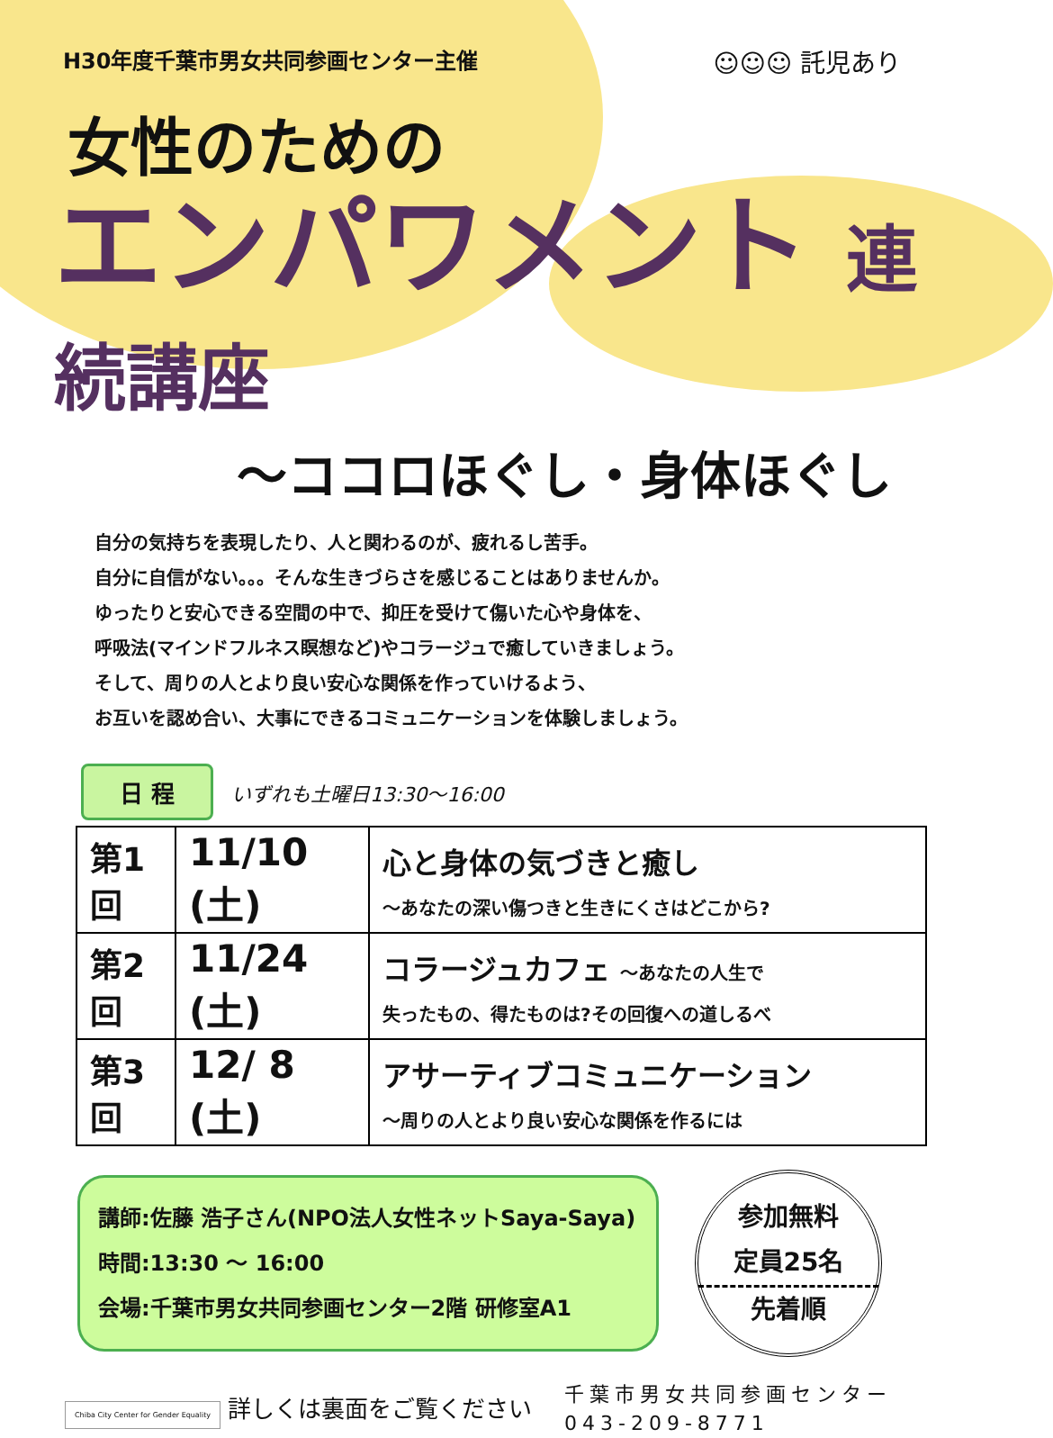H30年度千葉市男女共同参画センター主催
☺☺☺ 託児あり
女性のための
エンパワメント 連続講座
～ココロほぐし・身体ほぐし
自分の気持ちを表現したり、人と関わるのが、疲れるし苦手。
自分に自信がない。。。そんな生きづらさを感じることはありませんか。
ゆったりと安心できる空間の中で、抑圧を受けて傷いた心や身体を、
呼吸法(マインドフルネス瞑想など)やコラージュで癒していきましょう。
そして、周りの人とより良い安心な関係を作っていけるよう、
お互いを認め合い、大事にできるコミュニケーションを体験しましょう。
日 程
いずれも土曜日13:30～16:00
| 第1回 | 11/10 (土) | 心と身体の気づきと癒し ～あなたの深い傷つきと生きにくさはどこから? |
| 第2回 | 11/24 (土) | コラージュカフェ ～あなたの人生で 失ったもの、得たものは?その回復への道しるべ |
| 第3回 | 12/ 8 (土) | アサーティブコミュニケーション ～周りの人とより良い安心な関係を作るには |
講師:佐藤 浩子さん(NPO法人女性ネットSaya-Saya)
時間:13:30 ～ 16:00
会場:千葉市男女共同参画センター2階 研修室A1
参加無料
定員25名
先着順
Chiba City Center for Gender Equality 詳しくは裏面をご覧ください
千葉市男女共同参画センター
043-209-8771